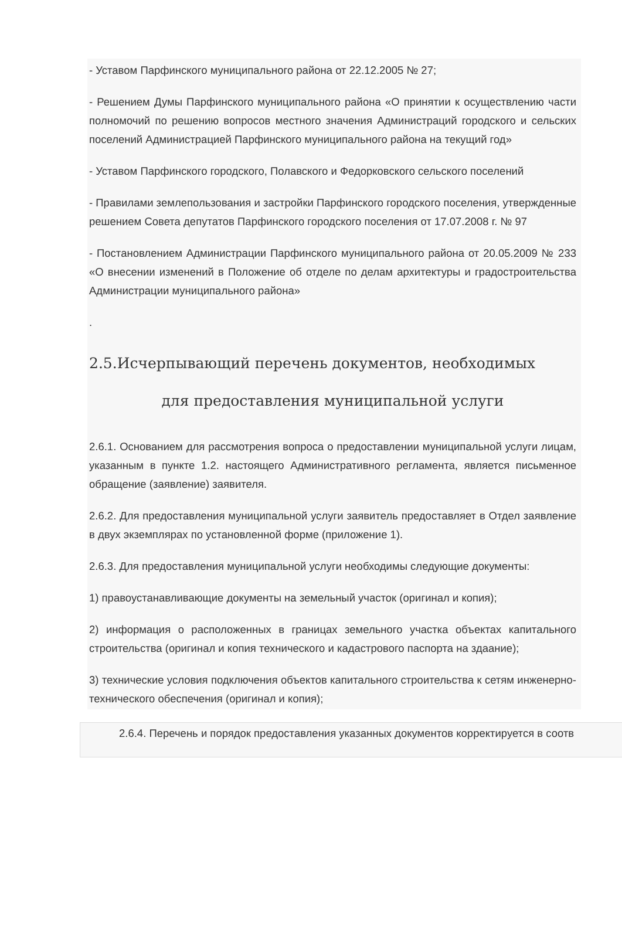- Уставом Парфинского муниципального района от 22.12.2005 № 27;
- Решением Думы Парфинского муниципального района «О принятии к осуществлению части полномочий по решению вопросов местного значения Администраций городского и сельских поселений Администрацией Парфинского муниципального района на текущий год»
- Уставом Парфинского городского, Полавского и Федорковского сельского поселений
- Правилами землепользования и застройки Парфинского городского поселения, утвержденные решением Совета депутатов Парфинского городского поселения от 17.07.2008 г. № 97
- Постановлением Администрации Парфинского муниципального района от 20.05.2009 № 233 «О внесении изменений в Положение об отделе по делам архитектуры и градостроительства Администрации муниципального района»
.
2.5.Исчерпывающий перечень документов, необходимых
для предоставления муниципальной услуги
2.6.1. Основанием для рассмотрения вопроса о предоставлении муниципальной услуги лицам, указанным в пункте 1.2. настоящего Административного регламента, является письменное обращение (заявление) заявителя.
2.6.2. Для предоставления муниципальной услуги заявитель предоставляет в Отдел заявление в двух экземплярах по установленной форме (приложение 1).
2.6.3. Для предоставления муниципальной услуги необходимы следующие документы:
1) правоустанавливающие документы на земельный участок (оригинал и копия);
2) информация о расположенных в границах земельного участка объектах капитального строительства (оригинал и копия технического и кадастрового паспорта на здаание);
3) технические условия подключения объектов капитального строительства к сетям инженерно-технического обеспечения (оригинал и копия);
2.6.4. Перечень и порядок предоставления указанных документов корректируется в соотв